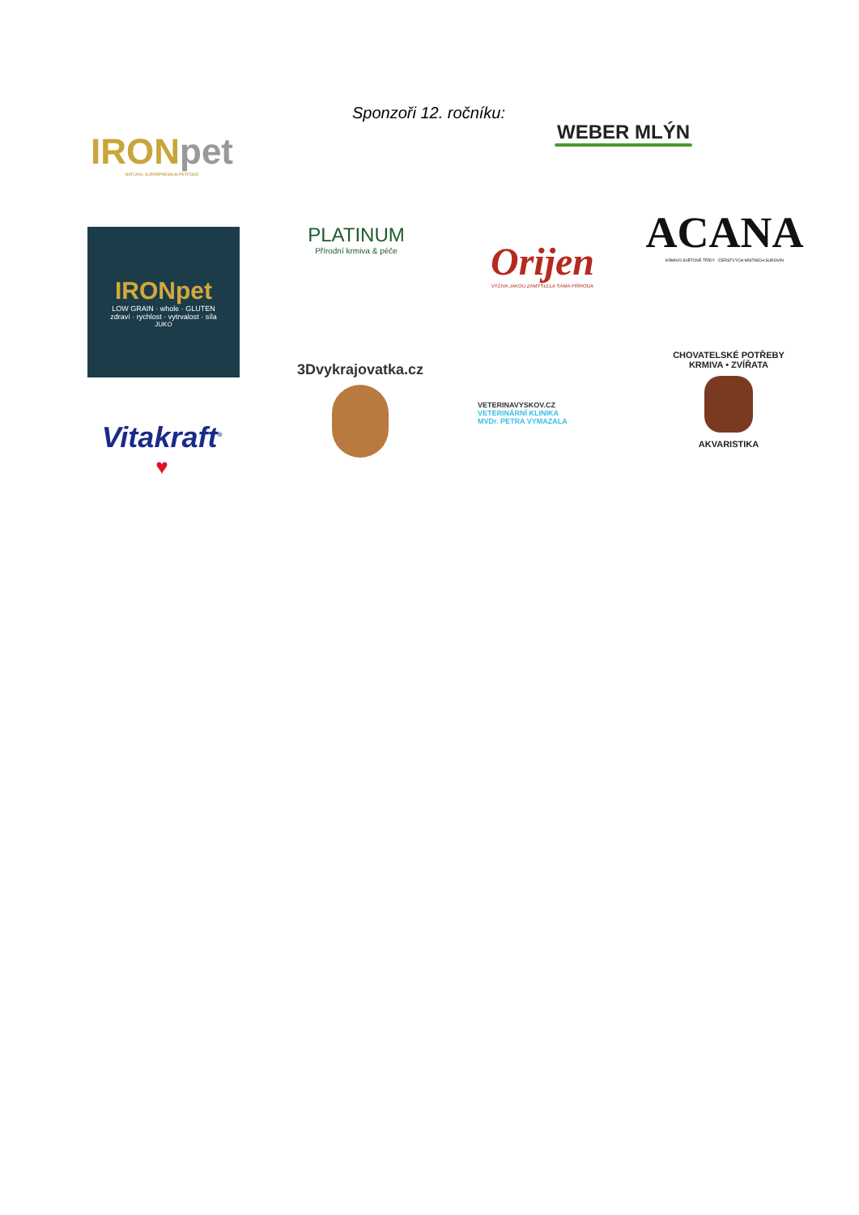Sponzoři 12. ročníku:
IRONpet
NATURAL SUPERPREMIUM PETFOOD
WEBER MLÝN
IRONpet
LOW GRAIN · whole · GLUTEN
zdraví · rychlost · vytrvalost · síla
JUKO
PLATINUM
Přírodní krmiva & péče
Orijen
VÝŽIVA JAKOU ZAMÝŠLELA SAMA PŘÍRODA
ACANA
KRMIVO SVĚTOVÉ TŘÍDY · ČERSTVÝCH MÍSTNÍCH SUROVIN
3Dvykrajovatka.cz
VETERINAVYSKOV.CZ
VETERINÁRNÍ KLINIKA
MVDr. PETRA VYMAZALA
CHOVATELSKÉ POTŘEBY
KRMIVA • ZVÍŘATA
AKVARISTIKA
Vitakraft<sup>®</sup>
♥